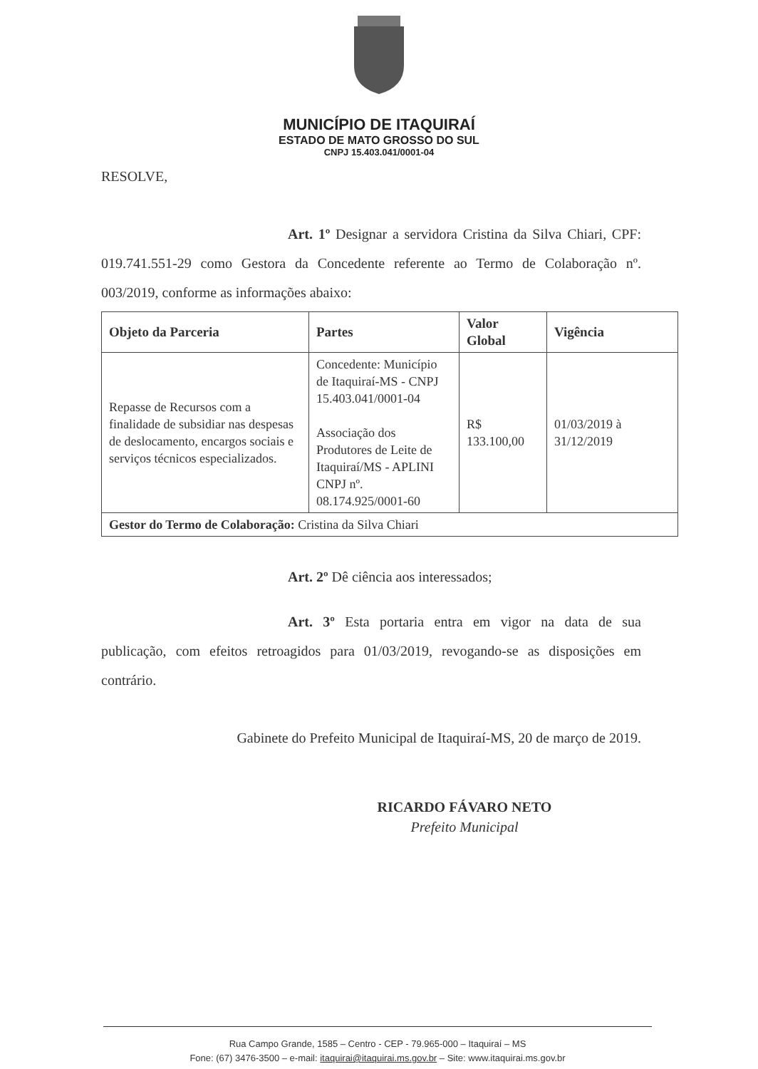MUNICÍPIO DE ITAQUIRAÍ
ESTADO DE MATO GROSSO DO SUL
CNPJ 15.403.041/0001-04
RESOLVE,
Art. 1º Designar a servidora Cristina da Silva Chiari, CPF: 019.741.551-29 como Gestora da Concedente referente ao Termo de Colaboração nº. 003/2019, conforme as informações abaixo:
| Objeto da Parceria | Partes | Valor Global | Vigência |
| --- | --- | --- | --- |
| Repasse de Recursos com a finalidade de subsidiar nas despesas de deslocamento, encargos sociais e serviços técnicos especializados. | Concedente: Município de Itaquiraí-MS - CNPJ 15.403.041/0001-04 Associação dos Produtores de Leite de Itaquiraí/MS - APLINI CNPJ nº. 08.174.925/0001-60 | R$ 133.100,00 | 01/03/2019 à 31/12/2019 |
| Gestor do Termo de Colaboração: Cristina da Silva Chiari | | | |
Art. 2º Dê ciência aos interessados;
Art. 3º Esta portaria entra em vigor na data de sua publicação, com efeitos retroagidos para 01/03/2019, revogando-se as disposições em contrário.
Gabinete do Prefeito Municipal de Itaquiraí-MS, 20 de março de 2019.
RICARDO FÁVARO NETO
Prefeito Municipal
Rua Campo Grande, 1585 – Centro - CEP - 79.965-000 – Itaquiraí – MS
Fone: (67) 3476-3500 – e-mail: itaquirai@itaquirai.ms.gov.br – Site: www.itaquirai.ms.gov.br